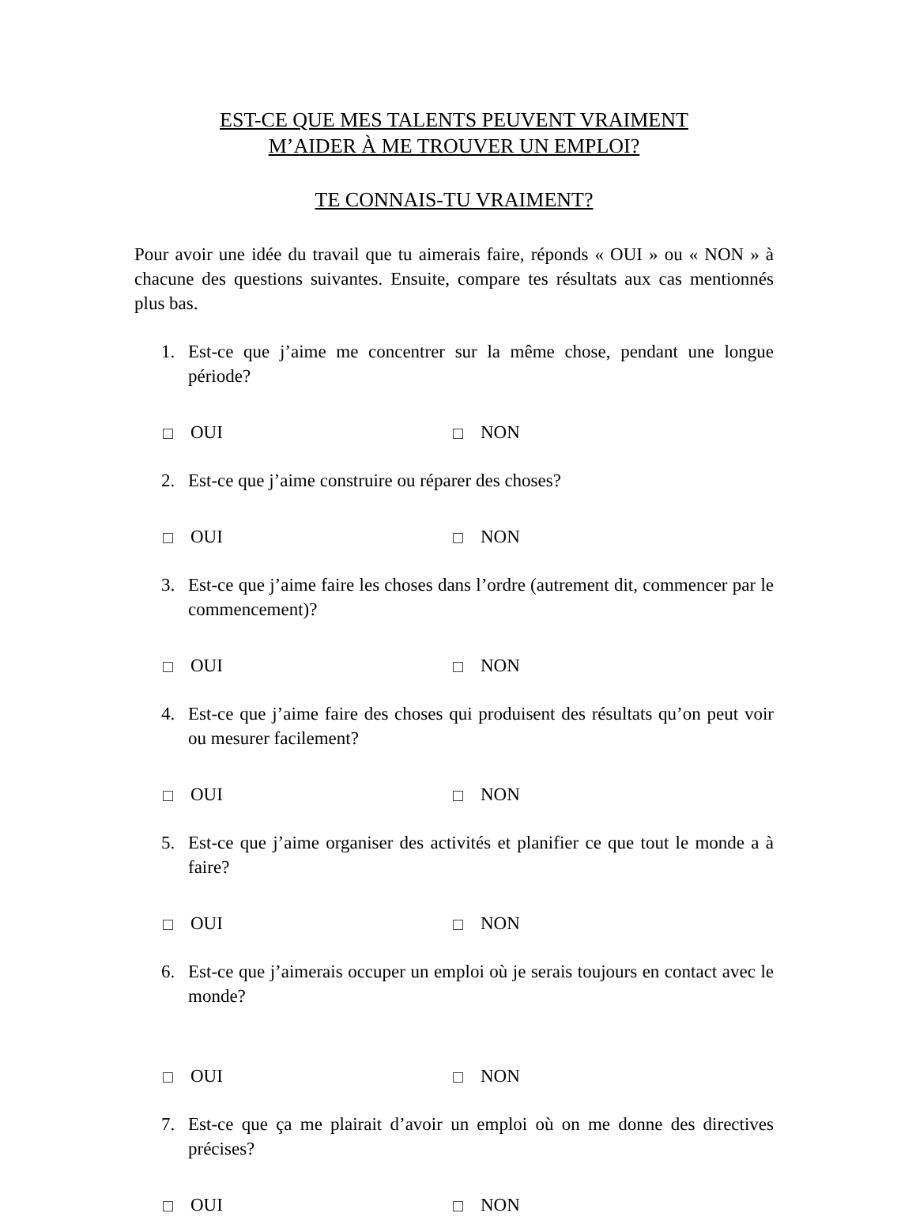EST-CE QUE MES TALENTS PEUVENT VRAIMENT
M’AIDER À ME TROUVER UN EMPLOI?
TE CONNAIS-TU VRAIMENT?
Pour avoir une idée du travail que tu aimerais faire, réponds « OUI » ou « NON » à chacune des questions suivantes. Ensuite, compare tes résultats aux cas mentionnés plus bas.
1. Est-ce que j’aime me concentrer sur la même chose, pendant une longue période?
OUI NON
2. Est-ce que j’aime construire ou réparer des choses?
OUI NON
3. Est-ce que j’aime faire les choses dans l’ordre (autrement dit, commencer par le commencement)?
OUI NON
4. Est-ce que j’aime faire des choses qui produisent des résultats qu’on peut voir ou mesurer facilement?
OUI NON
5. Est-ce que j’aime organiser des activités et planifier ce que tout le monde a à faire?
OUI NON
6. Est-ce que j’aimerais occuper un emploi où je serais toujours en contact avec le monde?
OUI NON
7. Est-ce que ça me plairait d’avoir un emploi où on me donne des directives précises?
OUI NON